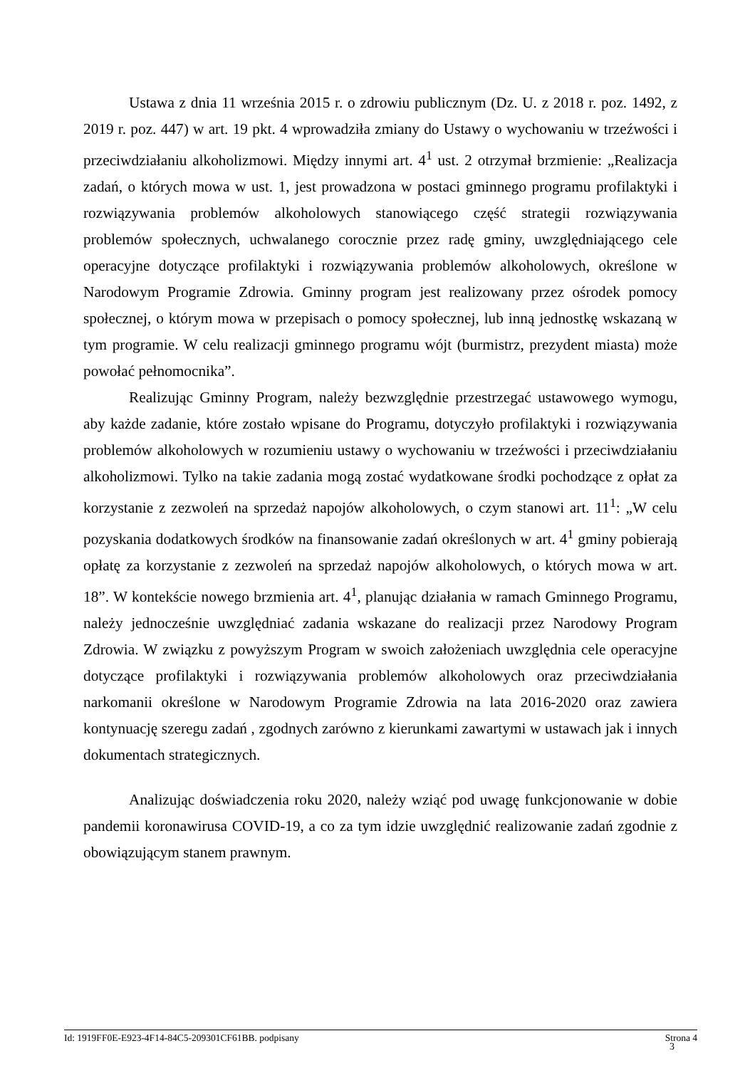Ustawa z dnia 11 września 2015 r. o zdrowiu publicznym (Dz. U. z 2018 r. poz. 1492, z 2019 r. poz. 447) w art. 19 pkt. 4 wprowadziła zmiany do Ustawy o wychowaniu w trzeźwości i przeciwdziałaniu alkoholizmowi. Między innymi art. 4<sup>1</sup> ust. 2 otrzymał brzmienie: „Realizacja zadań, o których mowa w ust. 1, jest prowadzona w postaci gminnego programu profilaktyki i rozwiązywania problemów alkoholowych stanowiącego część strategii rozwiązywania problemów społecznych, uchwalanego corocznie przez radę gminy, uwzględniającego cele operacyjne dotyczące profilaktyki i rozwiązywania problemów alkoholowych, określone w Narodowym Programie Zdrowia. Gminny program jest realizowany przez ośrodek pomocy społecznej, o którym mowa w przepisach o pomocy społecznej, lub inną jednostkę wskazaną w tym programie. W celu realizacji gminnego programu wójt (burmistrz, prezydent miasta) może powołać pełnomocnika”.
Realizując Gminny Program, należy bezwzględnie przestrzegać ustawowego wymogu, aby każde zadanie, które zostało wpisane do Programu, dotyczyło profilaktyki i rozwiązywania problemów alkoholowych w rozumieniu ustawy o wychowaniu w trzeźwości i przeciwdziałaniu alkoholizmowi. Tylko na takie zadania mogą zostać wydatkowane środki pochodzące z opłat za korzystanie z zezwoleń na sprzedaż napojów alkoholowych, o czym stanowi art. 11<sup>1</sup>: „W celu pozyskania dodatkowych środków na finansowanie zadań określonych w art. 4<sup>1</sup> gminy pobierają opłatę za korzystanie z zezwoleń na sprzedaż napojów alkoholowych, o których mowa w art. 18”. W kontekście nowego brzmienia art. 4<sup>1</sup>, planując działania w ramach Gminnego Programu, należy jednocześnie uwzględniać zadania wskazane do realizacji przez Narodowy Program Zdrowia. W związku z powyższym Program w swoich założeniach uwzględnia cele operacyjne dotyczące profilaktyki i rozwiązywania problemów alkoholowych oraz przeciwdziałania narkomanii określone w Narodowym Programie Zdrowia na lata 2016-2020 oraz zawiera kontynuację szeregu zadań , zgodnych zarówno z kierunkami zawartymi w ustawach jak i innych dokumentach strategicznych.
Analizując doświadczenia roku 2020, należy wziąć pod uwagę funkcjonowanie w dobie pandemii koronawirusa COVID-19, a co za tym idzie uwzględnić realizowanie zadań zgodnie z obowiązującym stanem prawnym.
Id: 1919FF0E-E923-4F14-84C5-209301CF61BB. podpisany Strona 4
3